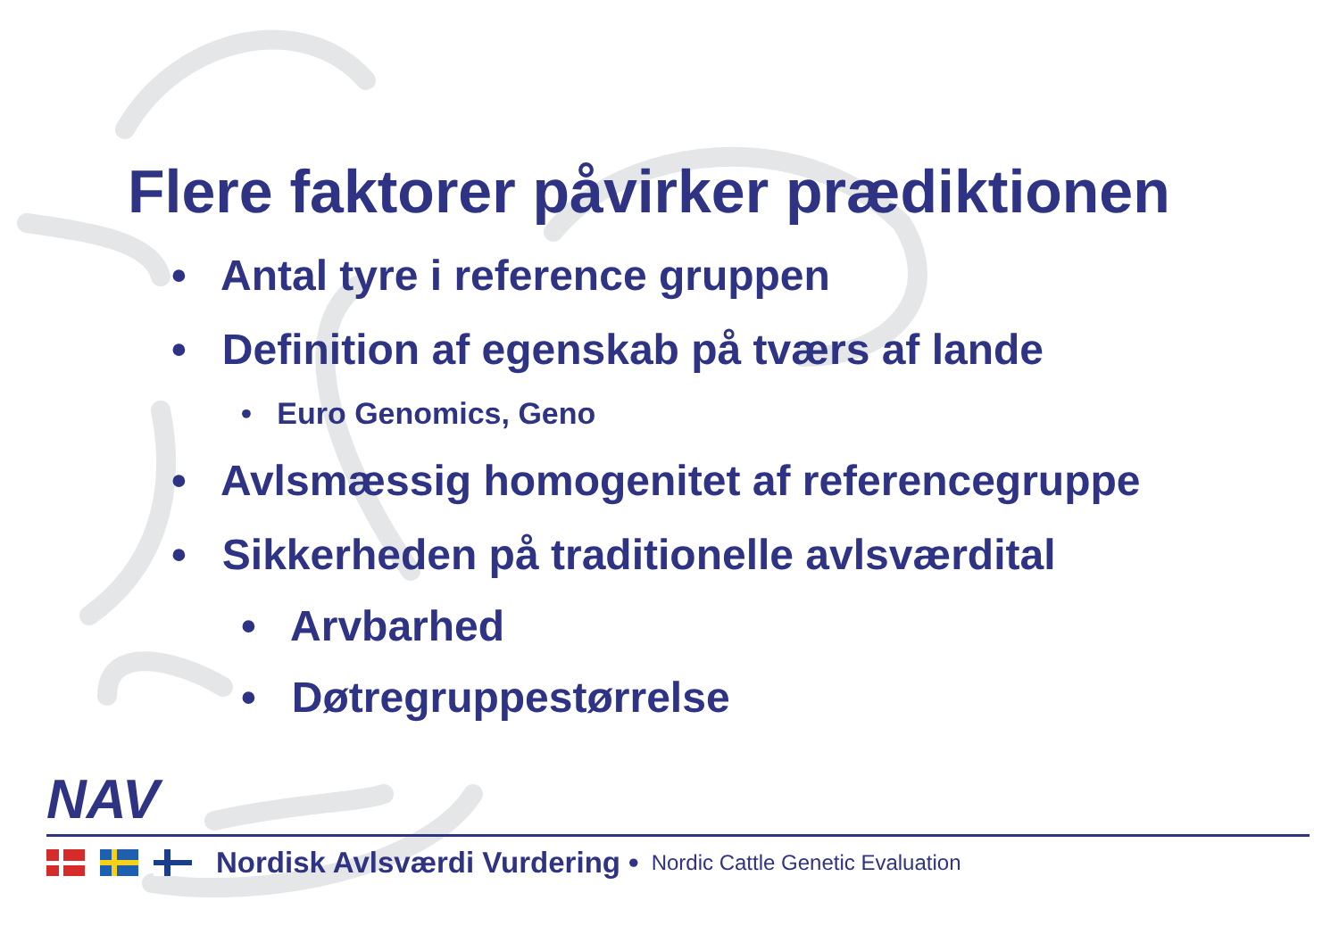Flere faktorer påvirker prædiktionen
• Antal tyre i reference gruppen
• Definition af egenskab på tværs af lande
• Euro Genomics, Geno
• Avlsmæssig homogenitet af referencegruppe
• Sikkerheden på traditionelle avlsværdital
• Arvbarhed
• Døtregruppestørrelse
NAV
Nordisk Avlsværdi Vurdering • Nordic Cattle Genetic Evaluation